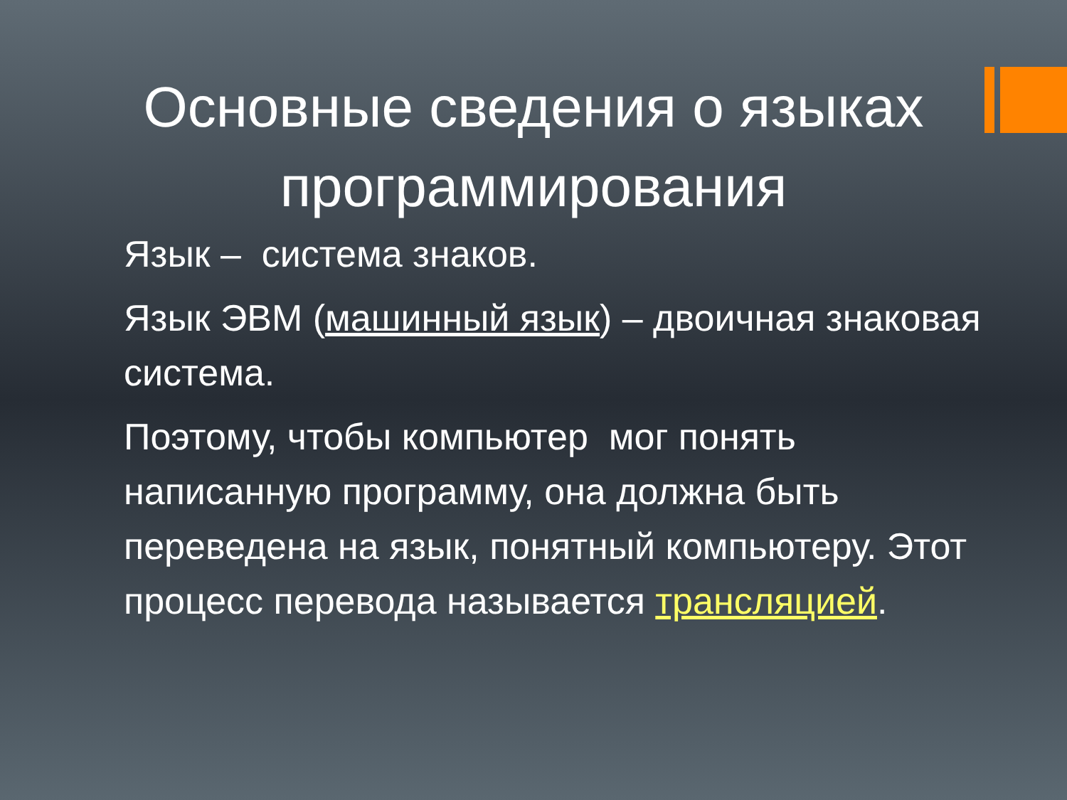Основные сведения о языках программирования
Язык – система знаков.
Язык ЭВМ (машинный язык) – двоичная знаковая система.
Поэтому, чтобы компьютер мог понять написанную программу, она должна быть переведена на язык, понятный компьютеру. Этот процесс перевода называется трансляцией.